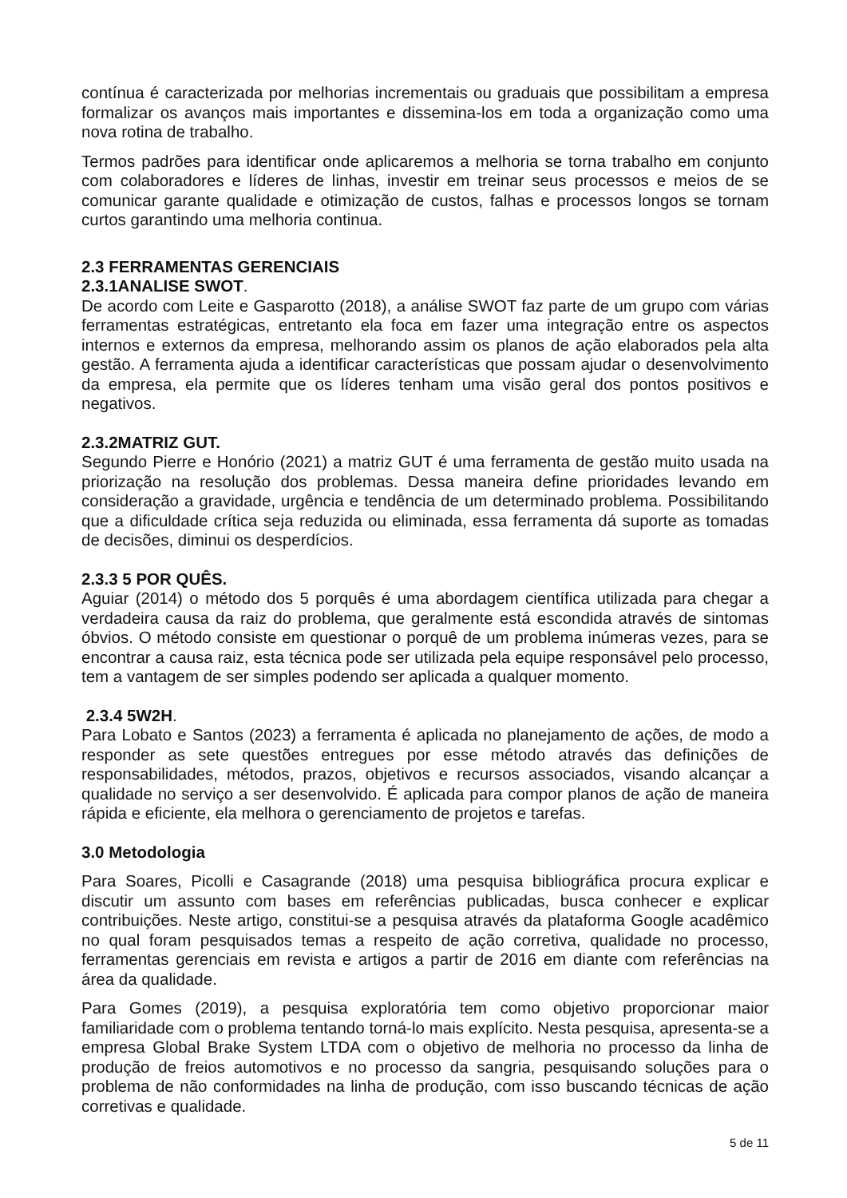contínua é caracterizada por melhorias incrementais ou graduais que possibilitam a empresa formalizar os avanços mais importantes e dissemina-los em toda a organização como uma nova rotina de trabalho.
Termos padrões para identificar onde aplicaremos a melhoria se torna trabalho em conjunto com colaboradores e líderes de linhas, investir em treinar seus processos e meios de se comunicar garante qualidade e otimização de custos, falhas e processos longos se tornam curtos garantindo uma melhoria continua.
2.3 FERRAMENTAS GERENCIAIS
2.3.1ANALISE SWOT.
De acordo com Leite e Gasparotto (2018), a análise SWOT faz parte de um grupo com várias ferramentas estratégicas, entretanto ela foca em fazer uma integração entre os aspectos internos e externos da empresa, melhorando assim os planos de ação elaborados pela alta gestão. A ferramenta ajuda a identificar características que possam ajudar o desenvolvimento da empresa, ela permite que os líderes tenham uma visão geral dos pontos positivos e negativos.
2.3.2MATRIZ GUT.
Segundo Pierre e Honório (2021) a matriz GUT é uma ferramenta de gestão muito usada na priorização na resolução dos problemas. Dessa maneira define prioridades levando em consideração a gravidade, urgência e tendência de um determinado problema. Possibilitando que a dificuldade crítica seja reduzida ou eliminada, essa ferramenta dá suporte as tomadas de decisões, diminui os desperdícios.
2.3.3 5 POR QUÊS.
Aguiar (2014) o método dos 5 porquês é uma abordagem científica utilizada para chegar a verdadeira causa da raiz do problema, que geralmente está escondida através de sintomas óbvios. O método consiste em questionar o porquê de um problema inúmeras vezes, para se encontrar a causa raiz, esta técnica pode ser utilizada pela equipe responsável pelo processo, tem a vantagem de ser simples podendo ser aplicada a qualquer momento.
2.3.4 5W2H.
Para Lobato e Santos (2023) a ferramenta é aplicada no planejamento de ações, de modo a responder as sete questões entregues por esse método através das definições de responsabilidades, métodos, prazos, objetivos e recursos associados, visando alcançar a qualidade no serviço a ser desenvolvido. É aplicada para compor planos de ação de maneira rápida e eficiente, ela melhora o gerenciamento de projetos e tarefas.
3.0 Metodologia
Para Soares, Picolli e Casagrande (2018) uma pesquisa bibliográfica procura explicar e discutir um assunto com bases em referências publicadas, busca conhecer e explicar contribuições. Neste artigo, constitui-se a pesquisa através da plataforma Google acadêmico no qual foram pesquisados temas a respeito de ação corretiva, qualidade no processo, ferramentas gerenciais em revista e artigos a partir de 2016 em diante com referências na área da qualidade.
Para Gomes (2019), a pesquisa exploratória tem como objetivo proporcionar maior familiaridade com o problema tentando torná-lo mais explícito. Nesta pesquisa, apresenta-se a empresa Global Brake System LTDA com o objetivo de melhoria no processo da linha de produção de freios automotivos e no processo da sangria, pesquisando soluções para o problema de não conformidades na linha de produção, com isso buscando técnicas de ação corretivas e qualidade.
5 de 11